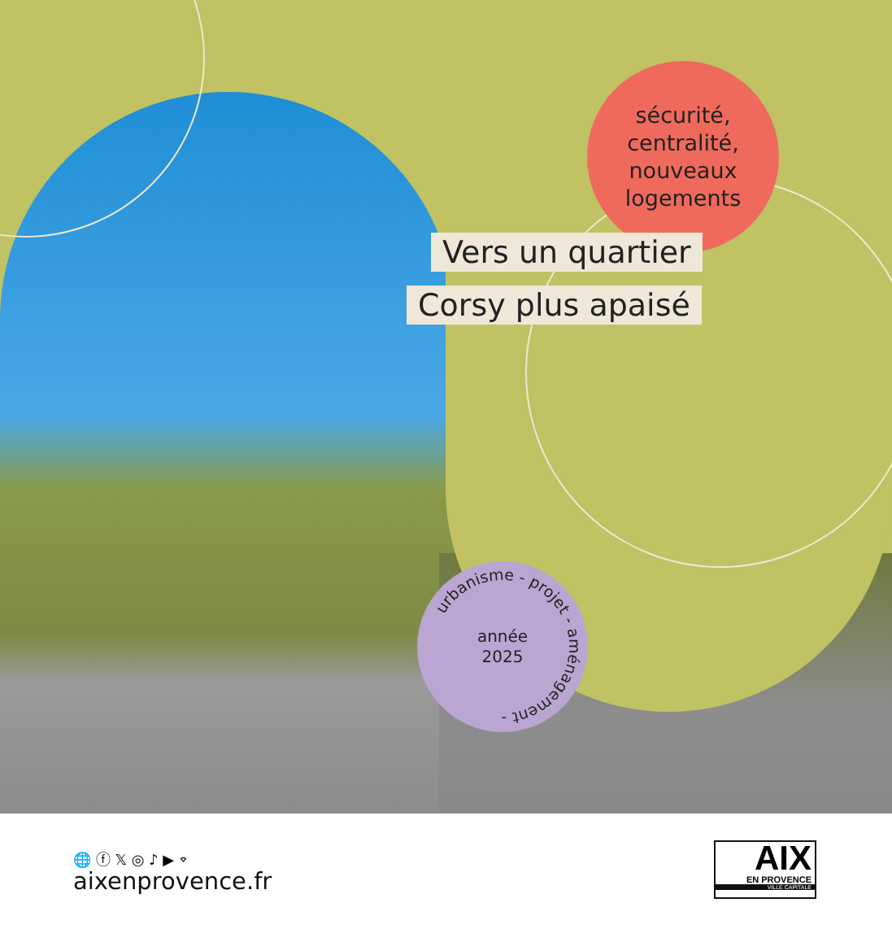sécurité,
centralité,
nouveaux
logements
Vers un quartier
Corsy plus apaisé
urbanisme - projet - aménagement -
année
2025
🌐 ⓕ 𝕏 ◎ ♪ ▶ ⌔
aixenprovence.fr
AIX
EN PROVENCE
VILLE CAPITALE